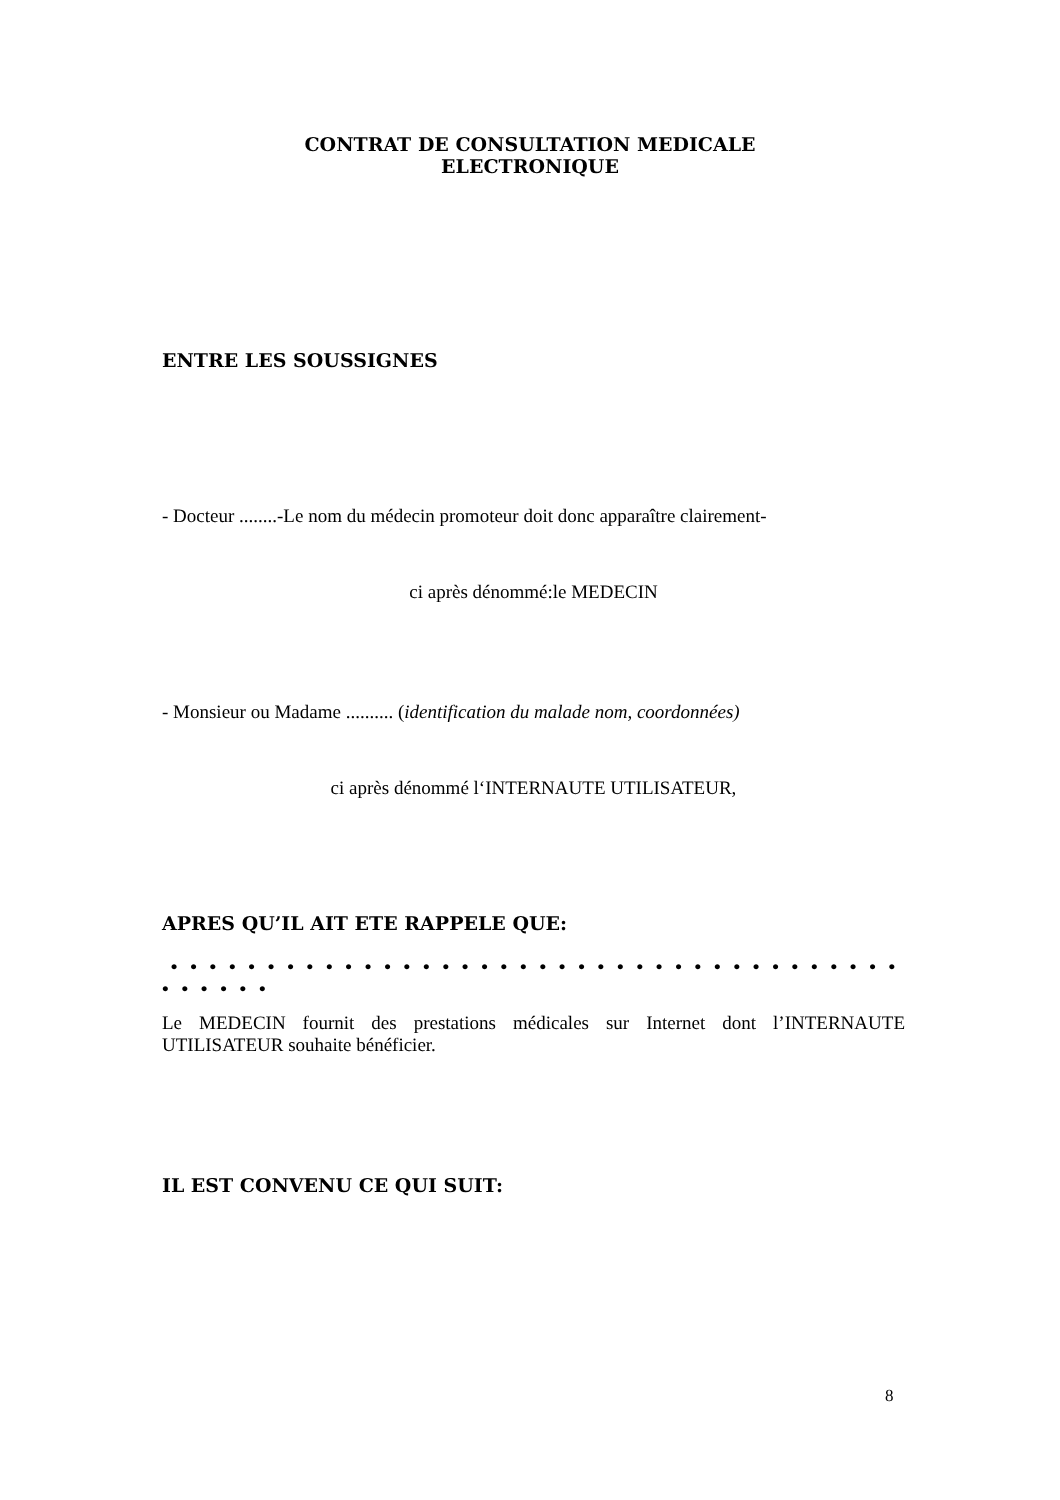CONTRAT DE CONSULTATION MEDICALE
ELECTRONIQUE
ENTRE LES SOUSSIGNES
- Docteur ........-Le nom du médecin promoteur doit donc apparaître clairement-
ci après dénommé:le MEDECIN
- Monsieur ou Madame .......... (identification du malade nom, coordonnées)
ci après dénommé l‘INTERNAUTE UTILISATEUR,
APRES QU’IL AIT ETE RAPPELE QUE:
• • • • • • • • • • • • • • • • • • • • • • • • • • • • • • • • • • • • • • • • • • • •
Le MEDECIN fournit des prestations médicales sur Internet dont l’INTERNAUTE UTILISATEUR souhaite bénéficier.
IL EST CONVENU CE QUI SUIT:
8